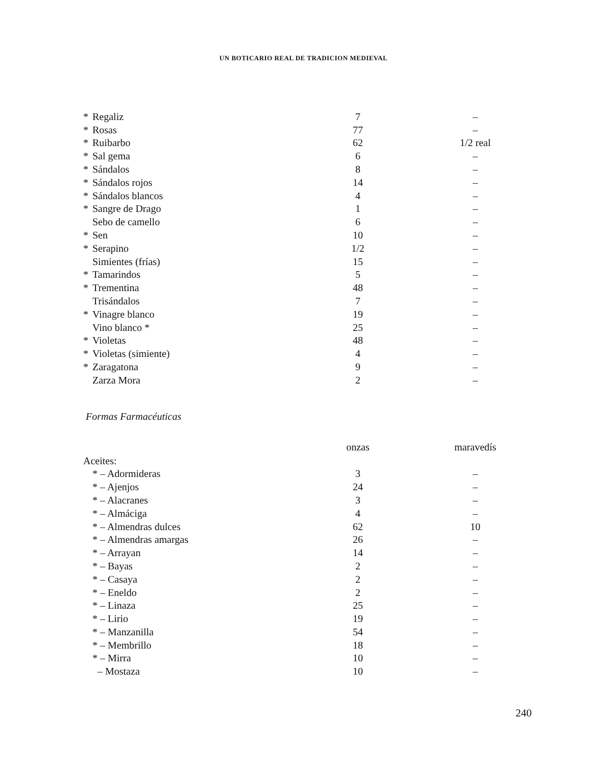UN BOTICARIO REAL DE TRADICION MEDIEVAL
| * | Regaliz | 7 | – |
| * | Rosas | 77 | – |
| * | Ruibarbo | 62 | 1/2 real |
| * | Sal gema | 6 | – |
| * | Sándalos | 8 | – |
| * | Sándalos rojos | 14 | – |
| * | Sándalos blancos | 4 | – |
| * | Sangre de Drago | 1 | – |
| | Sebo de camello | 6 | – |
| * | Sen | 10 | – |
| * | Serapino | 1/2 | – |
| | Simientes (frías) | 15 | – |
| * | Tamarindos | 5 | – |
| * | Trementina | 48 | – |
| | Trisándalos | 7 | – |
| * | Vinagre blanco | 19 | – |
| | Vino blanco * | 25 | – |
| * | Violetas | 48 | – |
| * | Violetas (simiente) | 4 | – |
| * | Zaragatona | 9 | – |
| | Zarza Mora | 2 | – |
Formas Farmacéuticas
| | | onzas | maravedís |
| --- | --- | --- | --- |
| Aceites: | | | |
| | * – Adormideras | 3 | – |
| | * – Ajenjos | 24 | – |
| | * – Alacranes | 3 | – |
| | * – Almáciga | 4 | – |
| | * – Almendras dulces | 62 | 10 |
| | * – Almendras amargas | 26 | – |
| | * – Arrayan | 14 | – |
| | * – Bayas | 2 | – |
| | * – Casaya | 2 | – |
| | * – Eneldo | 2 | – |
| | * – Linaza | 25 | – |
| | * – Lirio | 19 | – |
| | * – Manzanilla | 54 | – |
| | * – Membrillo | 18 | – |
| | * – Mirra | 10 | – |
| | – Mostaza | 10 | – |
240